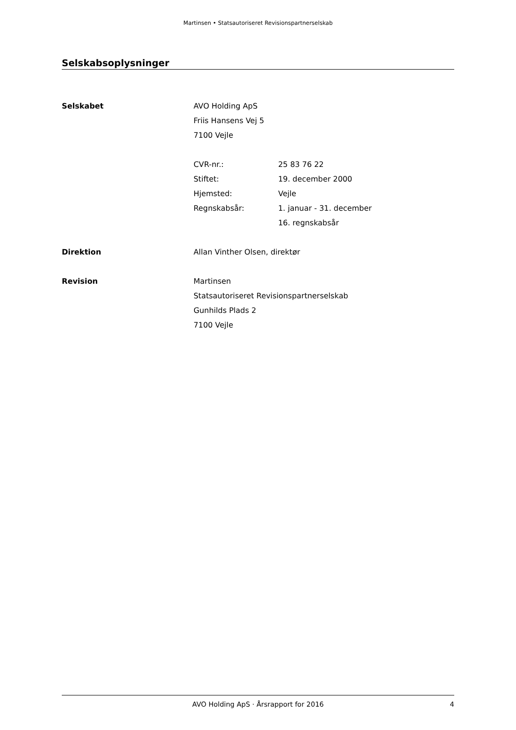Martinsen • Statsautoriseret Revisionspartnerselskab
Selskabsoplysninger
Selskabet AVO Holding ApS
Friis Hansens Vej 5
7100 Vejle
CVR-nr.: 25 83 76 22
Stiftet: 19. december 2000
Hjemsted: Vejle
Regnskabsår: 1. januar - 31. december
16. regnskabsår
Direktion Allan Vinther Olsen, direktør
Revision Martinsen
Statsautoriseret Revisionspartnerselskab
Gunhilds Plads 2
7100 Vejle
AVO Holding ApS · Årsrapport for 2016
4